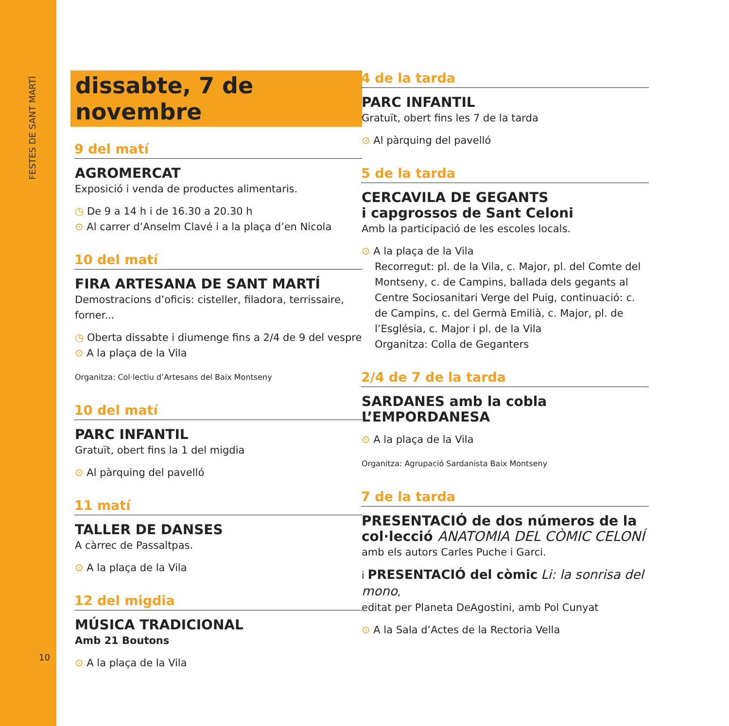FESTES DE SANT MARTÍ
10
dissabte, 7 de novembre
9 del matí
AGROMERCAT
Exposició i venda de productes alimentaris.
◷ De 9 a 14 h i de 16.30 a 20.30 h
⊙ Al carrer d’Anselm Clavé i a la plaça d’en Nicola
10 del matí
FIRA ARTESANA DE SANT MARTÍ
Demostracions d’oficis: cisteller, filadora, terrissaire, forner...
◷ Oberta dissabte i diumenge fins a 2/4 de 9 del vespre
⊙ A la plaça de la Vila
Organitza: Col·lectiu d’Artesans del Baix Montseny
10 del matí
PARC INFANTIL
Gratuït, obert fins la 1 del migdia
⊙ Al pàrquing del pavelló
11 matí
TALLER DE DANSES
A càrrec de Passaltpas.
⊙ A la plaça de la Vila
12 del migdia
MÚSICA TRADICIONAL
Amb 21 Boutons
⊙ A la plaça de la Vila
4 de la tarda
PARC INFANTIL
Gratuït, obert fins les 7 de la tarda
⊙ Al pàrquing del pavelló
5 de la tarda
CERCAVILA DE GEGANTS
i capgrossos de Sant Celoni
Amb la participació de les escoles locals.
⊙ A la plaça de la Vila
Recorregut: pl. de la Vila, c. Major, pl. del Comte del Montseny, c. de Campins, ballada dels gegants al Centre Sociosanitari Verge del Puig, continuació: c. de Campins, c. del Germà Emilià, c. Major, pl. de l’Església, c. Major i pl. de la Vila
Organitza: Colla de Geganters
2/4 de 7 de la tarda
SARDANES amb la cobla L’EMPORDANESA
⊙ A la plaça de la Vila
Organitza: Agrupació Sardanista Baix Montseny
7 de la tarda
PRESENTACIÓ de dos números de la col·lecció ANATOMIA DEL CÒMIC CELONÍ
amb els autors Carles Puche i Garci.
i PRESENTACIÓ del còmic Li: la sonrisa del mono,
editat per Planeta DeAgostini, amb Pol Cunyat
⊙ A la Sala d’Actes de la Rectoria Vella